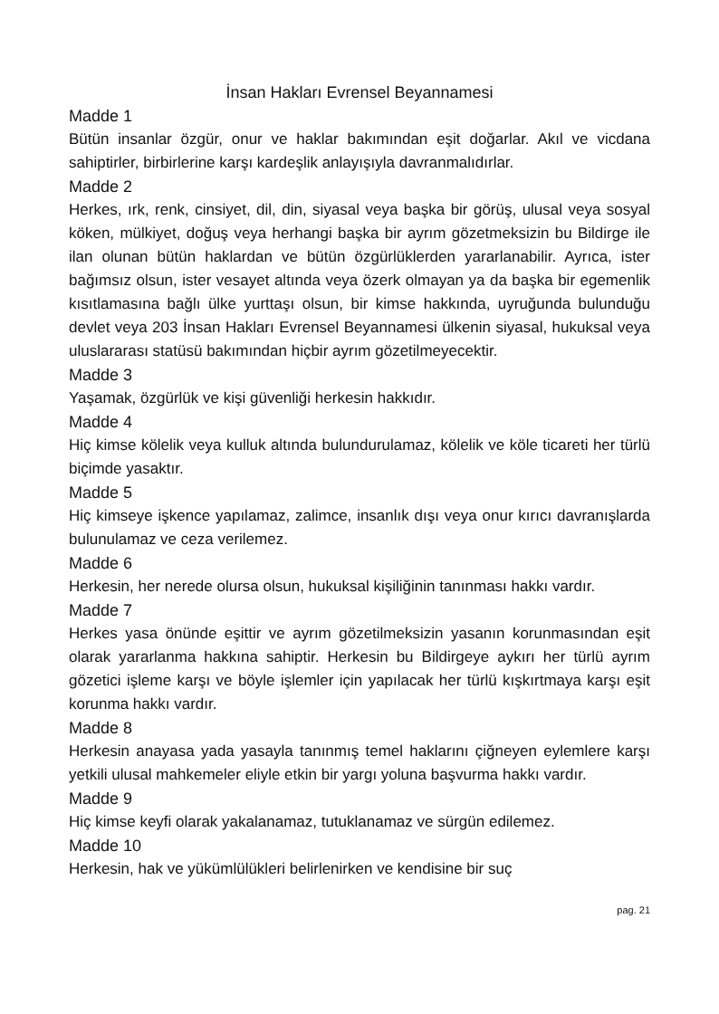İnsan Hakları Evrensel Beyannamesi
Madde 1
Bütün insanlar özgür, onur ve haklar bakımından eşit doğarlar. Akıl ve vicdana sahiptirler, birbirlerine karşı kardeşlik anlayışıyla davranmalıdırlar.
Madde 2
Herkes, ırk, renk, cinsiyet, dil, din, siyasal veya başka bir görüş, ulusal veya sosyal köken, mülkiyet, doğuş veya herhangi başka bir ayrım gözetmeksizin bu Bildirge ile ilan olunan bütün haklardan ve bütün özgürlüklerden yararlanabilir. Ayrıca, ister bağımsız olsun, ister vesayet altında veya özerk olmayan ya da başka bir egemenlik kısıtlamasına bağlı ülke yurttaşı olsun, bir kimse hakkında, uyruğunda bulunduğu devlet veya 203 İnsan Hakları Evrensel Beyannamesi ülkenin siyasal, hukuksal veya uluslararası statüsü bakımından hiçbir ayrım gözetilmeyecektir.
Madde 3
Yaşamak, özgürlük ve kişi güvenliği herkesin hakkıdır.
Madde 4
Hiç kimse kölelik veya kulluk altında bulundurulamaz, kölelik ve köle ticareti her türlü biçimde yasaktır.
Madde 5
Hiç kimseye işkence yapılamaz, zalimce, insanlık dışı veya onur kırıcı davranışlarda bulunulamaz ve ceza verilemez.
Madde 6
Herkesin, her nerede olursa olsun, hukuksal kişiliğinin tanınması hakkı vardır.
Madde 7
Herkes yasa önünde eşittir ve ayrım gözetilmeksizin yasanın korunmasından eşit olarak yararlanma hakkına sahiptir. Herkesin bu Bildirgeye aykırı her türlü ayrım gözetici işleme karşı ve böyle işlemler için yapılacak her türlü kışkırtmaya karşı eşit korunma hakkı vardır.
Madde 8
Herkesin anayasa yada yasayla tanınmış temel haklarını çiğneyen eylemlere karşı yetkili ulusal mahkemeler eliyle etkin bir yargı yoluna başvurma hakkı vardır.
Madde 9
Hiç kimse keyfi olarak yakalanamaz, tutuklanamaz ve sürgün edilemez.
Madde 10
Herkesin, hak ve yükümlülükleri belirlenirken ve kendisine bir suç
pag. 21